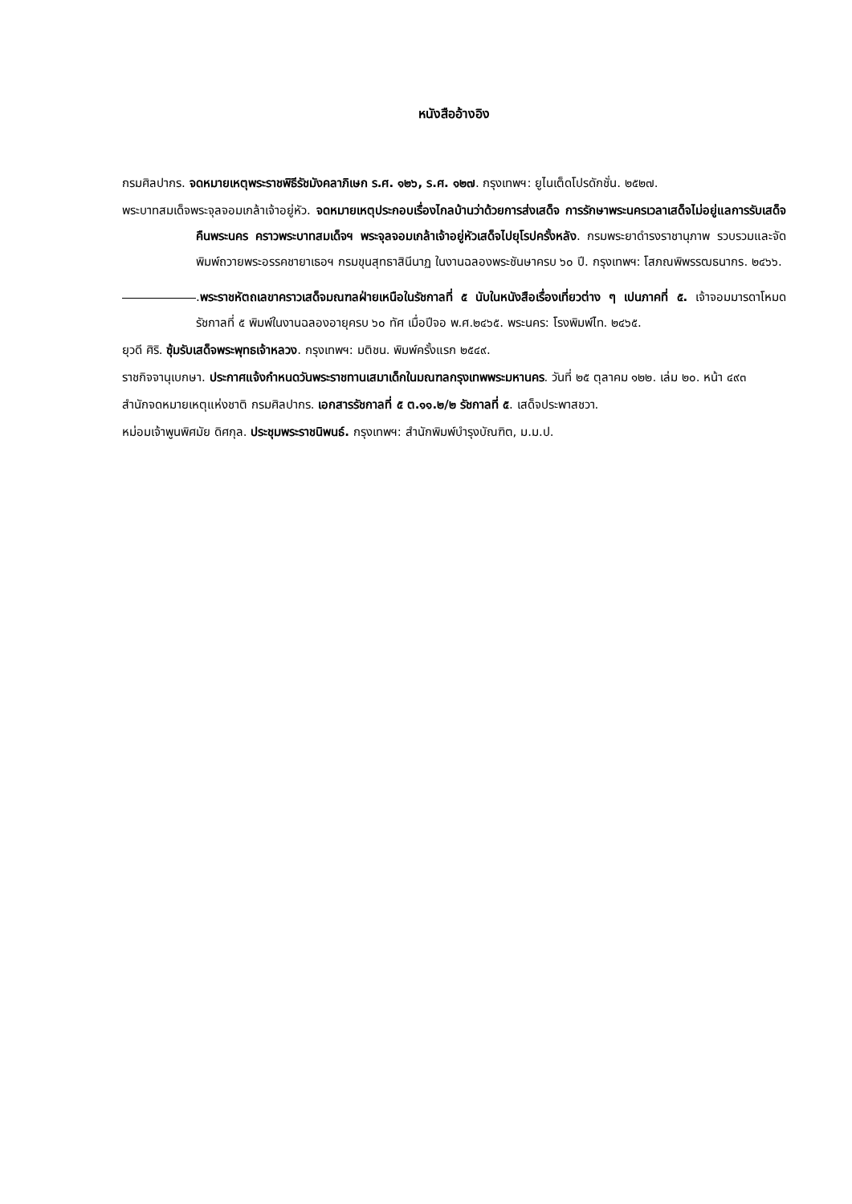หนังสืออ้างอิง
กรมศิลปากร. จดหมายเหตุพระราชพิธีรัชมังคลาภิเษก ร.ศ. ๑๒๖, ร.ศ. ๑๒๗. กรุงเทพฯ: ยูไนเต็ดโปรดักชั่น. ๒๕๒๗.
พระบาทสมเด็จพระจุลจอมเกล้าเจ้าอยู่หัว. จดหมายเหตุประกอบเรื่องไกลบ้านว่าด้วยการส่งเสด็จ การรักษาพระนครเวลาเสด็จไม่อยู่แลการรับเสด็จคืนพระนคร คราวพระบาทสมเด็จฯ พระจุลจอมเกล้าเจ้าอยู่หัวเสด็จไปยุโรปครั้งหลัง. กรมพระยาดำรงราชานุภาพ รวบรวมและจัดพิมพ์ถวายพระอรรคชายาเธอฯ กรมขุนสุทธาสินีนาฏ ในงานฉลองพระชันษาครบ ๖๐ ปี. กรุงเทพฯ: โสภณพิพรรฒธนากร. ๒๔๖๖.
.พระราชหัตถเลขาคราวเสด็จมณฑลฝ่ายเหนือในรัชกาลที่ ๕ นับในหนังสือเรื่องเที่ยวต่าง ๆ เปนภาคที่ ๕. เจ้าจอมมารดาโหมด รัชกาลที่ ๕ พิมพ์ในงานฉลองอายุครบ ๖๐ ทัศ เมื่อปีจอ พ.ศ.๒๔๖๕. พระนคร: โรงพิมพ์ไท. ๒๔๖๕.
ยุวดี ศิริ. ซุ้มรับเสด็จพระพุทธเจ้าหลวง. กรุงเทพฯ: มติชน. พิมพ์ครั้งแรก ๒๕๔๙.
ราชกิจจานุเบกษา. ประกาศแจ้งกำหนดวันพระราชทานเสมาเด็กในมณฑลกรุงเทพพระมหานคร. วันที่ ๒๕ ตุลาคม ๑๒๒. เล่ม ๒๐. หน้า ๔๙๓
สำนักจดหมายเหตุแห่งชาติ กรมศิลปากร. เอกสารรัชกาลที่ ๕ ต.๑๑.๒/๒ รัชกาลที่ ๕. เสด็จประพาสชวา.
หม่อมเจ้าพูนพิศมัย ดิศกุล. ประชุมพระราชนิพนธ์. กรุงเทพฯ: สำนักพิมพ์บำรุงบัณฑิต, ม.ม.ป.